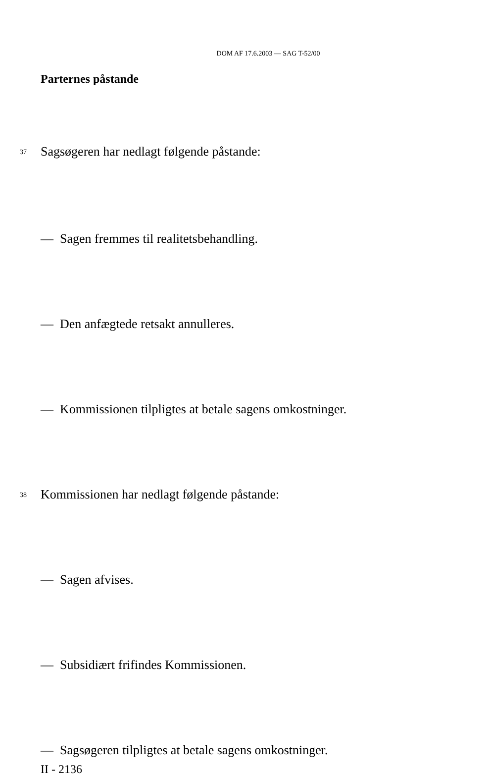DOM AF 17.6.2003 — SAG T-52/00
Parternes påstande
37 Sagsøgeren har nedlagt følgende påstande:
— Sagen fremmes til realitetsbehandling.
— Den anfægtede retsakt annulleres.
— Kommissionen tilpligtes at betale sagens omkostninger.
38 Kommissionen har nedlagt følgende påstande:
— Sagen afvises.
— Subsidiært frifindes Kommissionen.
— Sagsøgeren tilpligtes at betale sagens omkostninger.
II - 2136